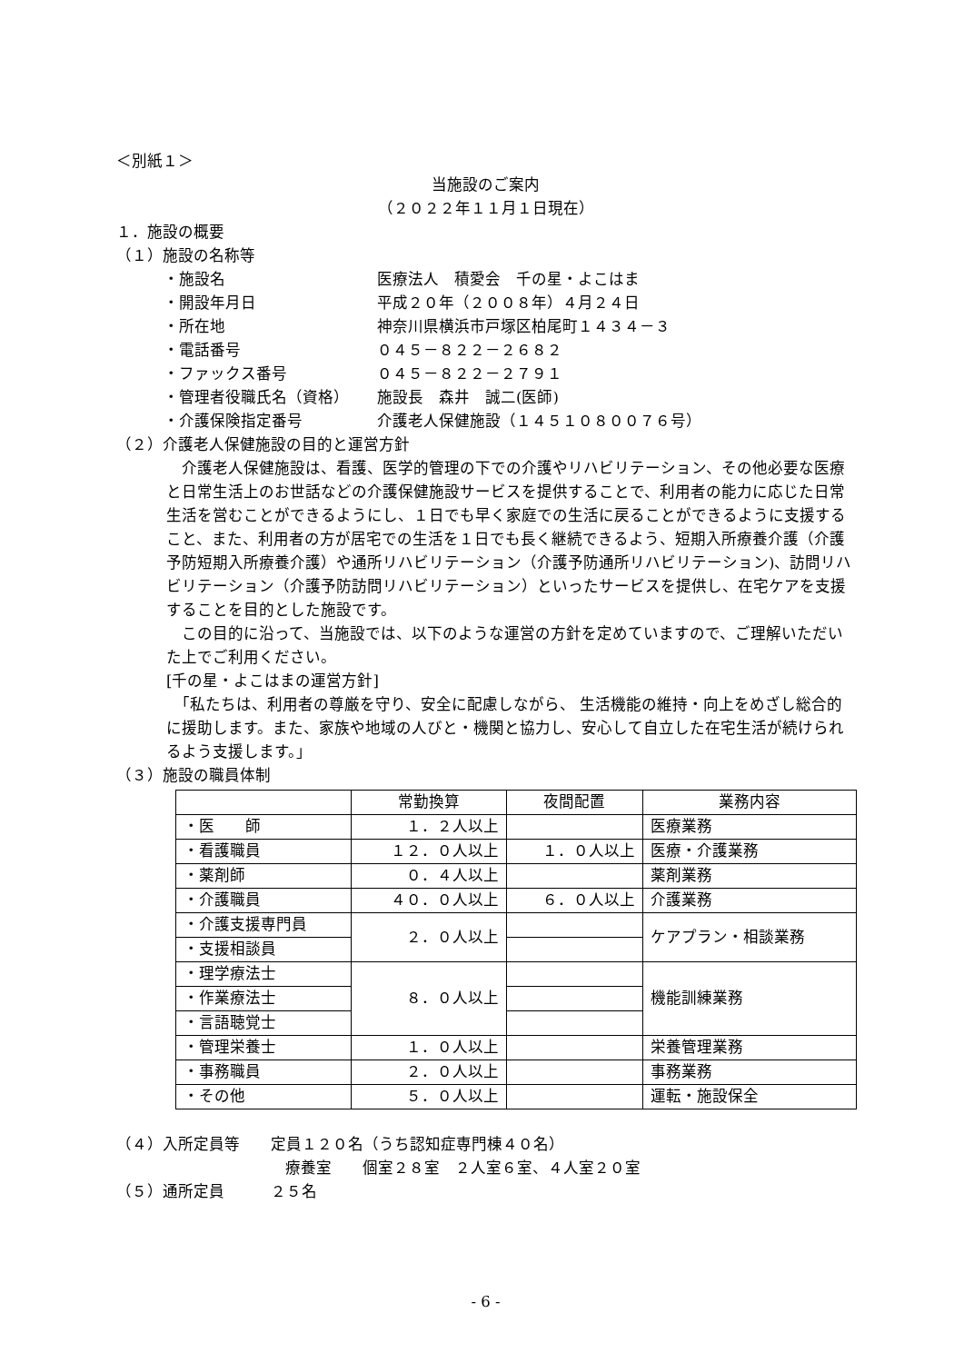＜別紙１＞
当施設のご案内
（２０２２年１１月１日現在）
１．施設の概要
（１）施設の名称等
・施設名 医療法人　積愛会　千の星・よこはま
・開設年月日 平成２０年（２００８年）４月２４日
・所在地 神奈川県横浜市戸塚区柏尾町１４３４－３
・電話番号 ０４５－８２２－２６８２
・ファックス番号 ０４５－８２２－２７９１
・管理者役職氏名（資格） 施設長　森井　誠二(医師)
・介護保険指定番号 介護老人保健施設（１４５１０８００７６号）
（２）介護老人保健施設の目的と運営方針
　介護老人保健施設は、看護、医学的管理の下での介護やリハビリテーション、その他必要な医療と日常生活上のお世話などの介護保健施設サービスを提供することで、利用者の能力に応じた日常生活を営むことができるようにし、１日でも早く家庭での生活に戻ることができるように支援すること、また、利用者の方が居宅での生活を１日でも長く継続できるよう、短期入所療養介護（介護予防短期入所療養介護）や通所リハビリテーション（介護予防通所リハビリテーション)、訪問リハビリテーション（介護予防訪問リハビリテーション）といったサービスを提供し、在宅ケアを支援することを目的とした施設です。
　この目的に沿って、当施設では、以下のような運営の方針を定めていますので、ご理解いただいた上でご利用ください。
[千の星・よこはまの運営方針]
　「私たちは、利用者の尊厳を守り、安全に配慮しながら、 生活機能の維持・向上をめざし総合的に援助します。また、家族や地域の人びと・機関と協力し、安心して自立した在宅生活が続けられるよう支援します。」
（３）施設の職員体制
| | 常勤換算 | 夜間配置 | 業務内容 |
| --- | --- | --- | --- |
| ・医 師 | １．２人以上 | | 医療業務 |
| ・看護職員 | １２．０人以上 | １．０人以上 | 医療・介護業務 |
| ・薬剤師 | ０．４人以上 | | 薬剤業務 |
| ・介護職員 | ４０．０人以上 | ６．０人以上 | 介護業務 |
| ・介護支援専門員 | ２．０人以上 | | ケアプラン・相談業務 |
| ・支援相談員 | | | |
| ・理学療法士 | ８．０人以上 | | 機能訓練業務 |
| ・作業療法士 | | | |
| ・言語聴覚士 | | | |
| ・管理栄養士 | １．０人以上 | | 栄養管理業務 |
| ・事務職員 | ２．０人以上 | | 事務業務 |
| ・その他 | ５．０人以上 | | 運転・施設保全 |
（４）入所定員等　　定員１２０名（うち認知症専門棟４０名）
療養室　　個室２８室　２人室６室、４人室２０室
（５）通所定員　　　２５名
- 6 -